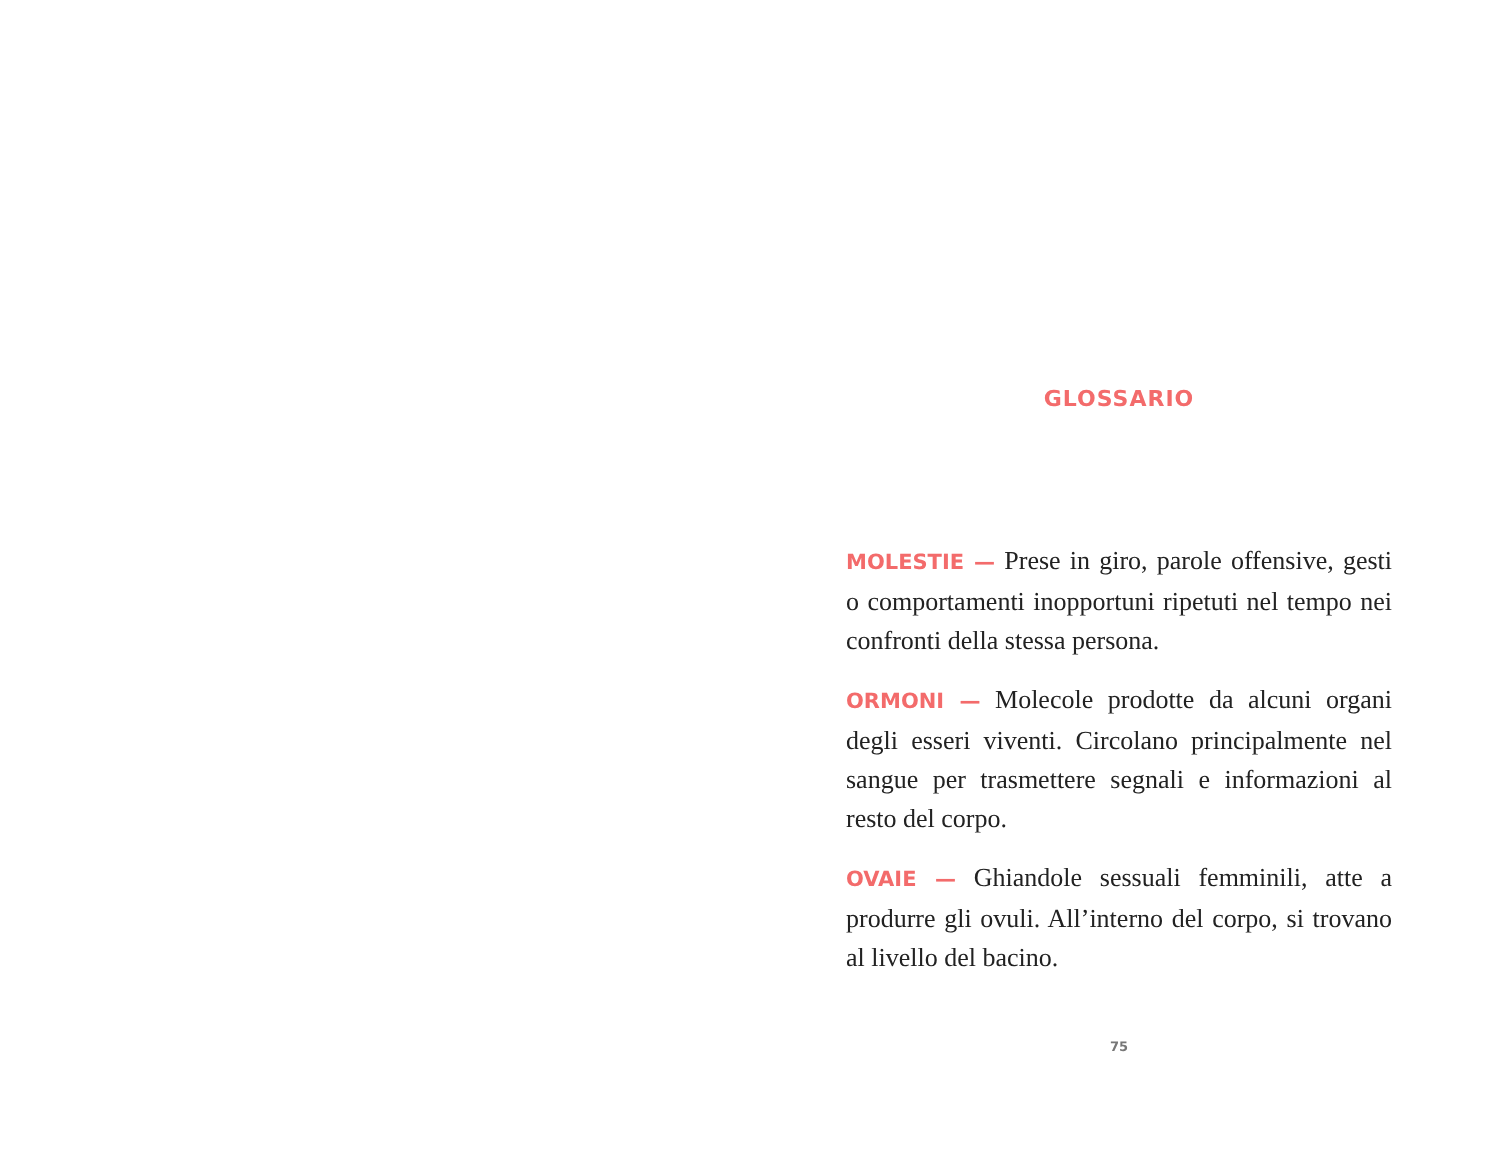GLOSSARIO
MOLESTIE — Prese in giro, parole offensive, gesti o comportamenti inopportuni ripetuti nel tempo nei confronti della stessa persona.
ORMONI — Molecole prodotte da alcuni organi degli esseri viventi. Circolano principalmente nel sangue per trasmettere segnali e informazioni al resto del corpo.
OVAIE — Ghiandole sessuali femminili, atte a produrre gli ovuli. All’interno del corpo, si trovano al livello del bacino.
75